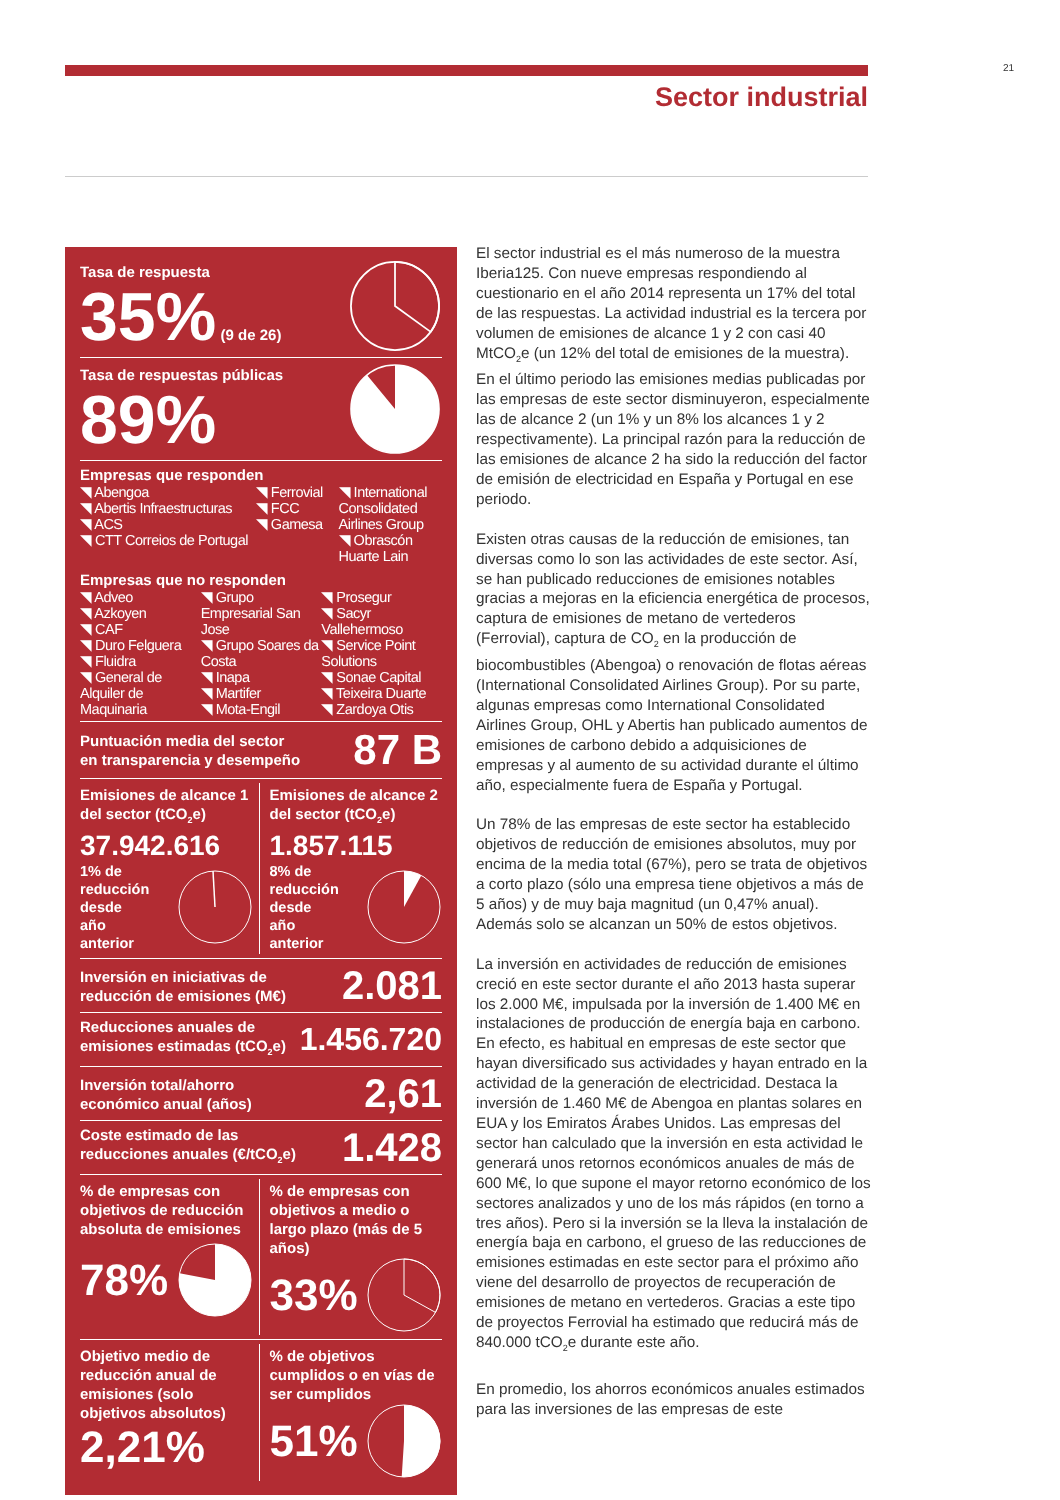21
Sector industrial
Tasa de respuesta
35% (9 de 26)
Tasa de respuestas públicas
89%
Empresas que responden
◥ Abengoa
◥ Abertis Infraestructuras
◥ ACS
◥ CTT Correios de Portugal
◥ Ferrovial
◥ FCC
◥ Gamesa
◥ International Consolidated Airlines Group
◥ Obrascón Huarte Lain
Empresas que no responden
◥ Adveo
◥ Azkoyen
◥ CAF
◥ Duro Felguera
◥ Fluidra
◥ General de Alquiler de Maquinaria
◥ Grupo Empresarial San Jose
◥ Grupo Soares da Costa
◥ Inapa
◥ Martifer
◥ Mota-Engil
◥ Prosegur
◥ Sacyr Vallehermoso
◥ Service Point Solutions
◥ Sonae Capital
◥ Teixeira Duarte
◥ Zardoya Otis
Puntuación media del sector
en transparencia y desempeño
87 B
Emisiones de alcance 1 del sector (tCO<sub>2</sub>e)
37.942.616
1% de
reducción
desde
año
anterior
Emisiones de alcance 2 del sector (tCO<sub>2</sub>e)
1.857.115
8% de
reducción
desde
año
anterior
Inversión en iniciativas de
reducción de emisiones (M€)
2.081
Reducciones anuales de
emisiones estimadas (tCO<sub>2</sub>e)
1.456.720
Inversión total/ahorro
económico anual (años)
2,61
Coste estimado de las
reducciones anuales (€/tCO<sub>2</sub>e)
1.428
% de empresas con objetivos de reducción absoluta de emisiones
78%
% de empresas con objetivos a medio o largo plazo (más de 5 años)
33%
Objetivo medio de reducción anual de emisiones (solo objetivos absolutos)
2,21%
% de objetivos cumplidos o en vías de ser cumplidos
51%
El sector industrial es el más numeroso de la muestra Iberia125. Con nueve empresas respondiendo al cuestionario en el año 2014 representa un 17% del total de las respuestas. La actividad industrial es la tercera por volumen de emisiones de alcance 1 y 2 con casi 40 MtCO<sub>2</sub>e (un 12% del total de emisiones de la muestra). En el último periodo las emisiones medias publicadas por las empresas de este sector disminuyeron, especialmente las de alcance 2 (un 1% y un 8% los alcances 1 y 2 respectivamente). La principal razón para la reducción de las emisiones de alcance 2 ha sido la reducción del factor de emisión de electricidad en España y Portugal en ese periodo.
Existen otras causas de la reducción de emisiones, tan diversas como lo son las actividades de este sector. Así, se han publicado reducciones de emisiones notables gracias a mejoras en la eficiencia energética de procesos, captura de emisiones de metano de vertederos (Ferrovial), captura de CO<sub>2</sub> en la producción de biocombustibles (Abengoa) o renovación de flotas aéreas (International Consolidated Airlines Group). Por su parte, algunas empresas como International Consolidated Airlines Group, OHL y Abertis han publicado aumentos de emisiones de carbono debido a adquisiciones de empresas y al aumento de su actividad durante el último año, especialmente fuera de España y Portugal.
Un 78% de las empresas de este sector ha establecido objetivos de reducción de emisiones absolutos, muy por encima de la media total (67%), pero se trata de objetivos a corto plazo (sólo una empresa tiene objetivos a más de 5 años) y de muy baja magnitud (un 0,47% anual). Además solo se alcanzan un 50% de estos objetivos.
La inversión en actividades de reducción de emisiones creció en este sector durante el año 2013 hasta superar los 2.000 M€, impulsada por la inversión de 1.400 M€ en instalaciones de producción de energía baja en carbono. En efecto, es habitual en empresas de este sector que hayan diversificado sus actividades y hayan entrado en la actividad de la generación de electricidad. Destaca la inversión de 1.460 M€ de Abengoa en plantas solares en EUA y los Emiratos Árabes Unidos. Las empresas del sector han calculado que la inversión en esta actividad le generará unos retornos económicos anuales de más de 600 M€, lo que supone el mayor retorno económico de los sectores analizados y uno de los más rápidos (en torno a tres años). Pero si la inversión se la lleva la instalación de energía baja en carbono, el grueso de las reducciones de emisiones estimadas en este sector para el próximo año viene del desarrollo de proyectos de recuperación de emisiones de metano en vertederos. Gracias a este tipo de proyectos Ferrovial ha estimado que reducirá más de 840.000 tCO<sub>2</sub>e durante este año.
En promedio, los ahorros económicos anuales estimados para las inversiones de las empresas de este